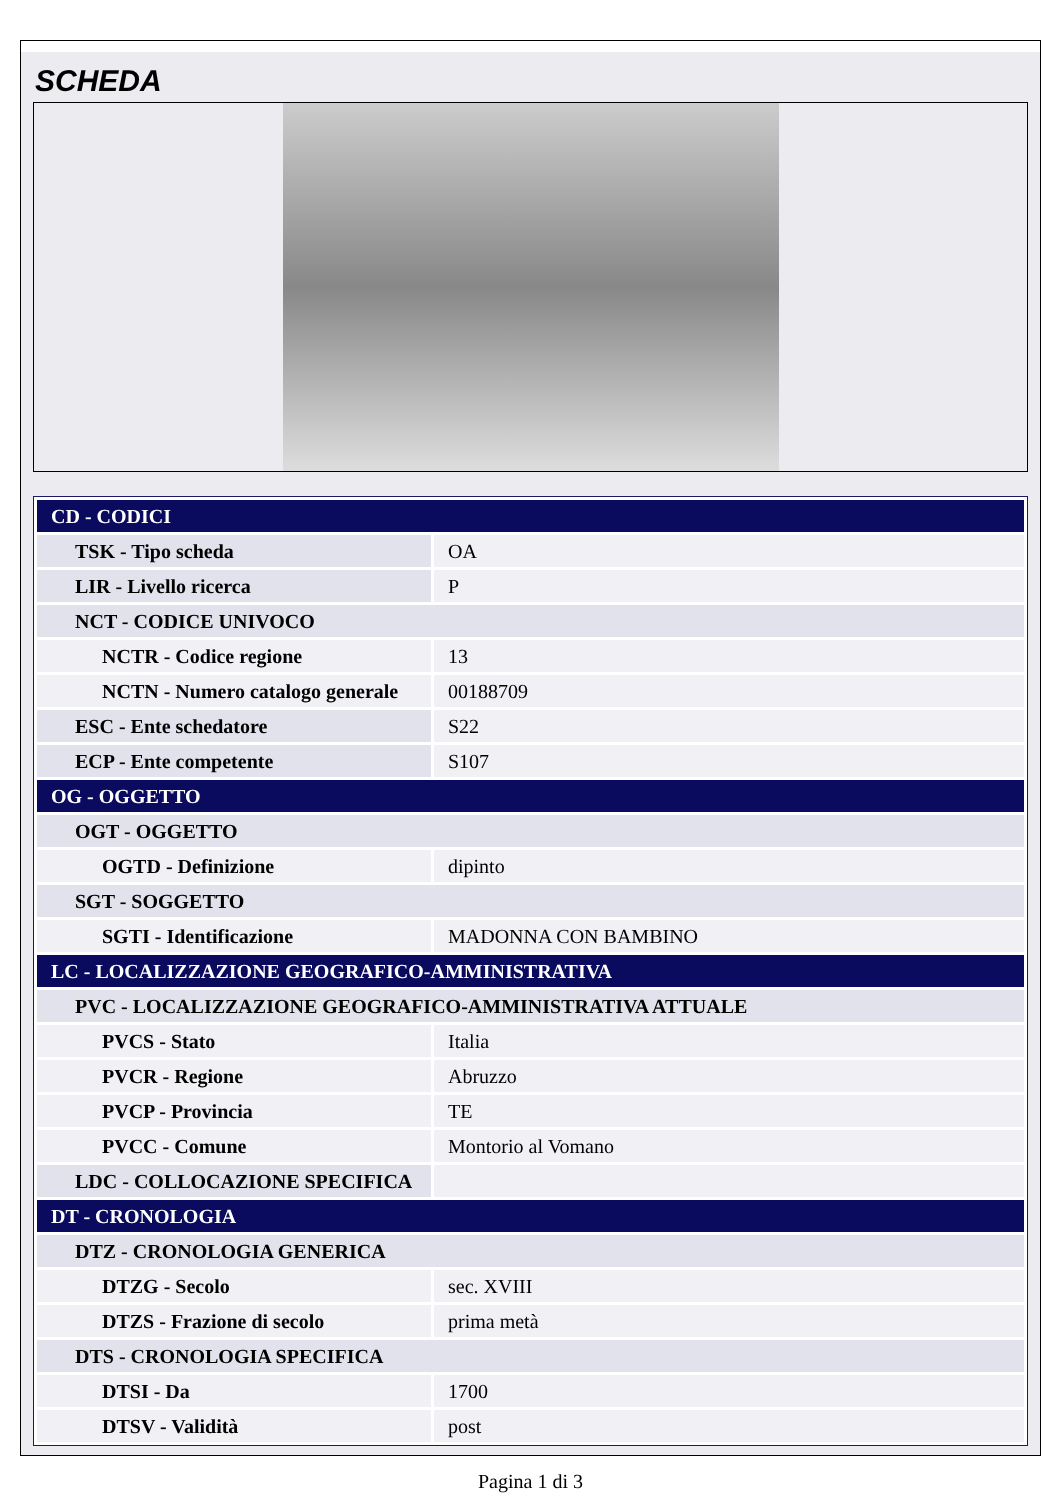SCHEDA
| CD - CODICI | |
| TSK - Tipo scheda | OA |
| LIR - Livello ricerca | P |
| NCT - CODICE UNIVOCO | |
| NCTR - Codice regione | 13 |
| NCTN - Numero catalogo generale | 00188709 |
| ESC - Ente schedatore | S22 |
| ECP - Ente competente | S107 |
| OG - OGGETTO | |
| OGT - OGGETTO | |
| OGTD - Definizione | dipinto |
| SGT - SOGGETTO | |
| SGTI - Identificazione | MADONNA CON BAMBINO |
| LC - LOCALIZZAZIONE GEOGRAFICO-AMMINISTRATIVA | |
| PVC - LOCALIZZAZIONE GEOGRAFICO-AMMINISTRATIVA ATTUALE | |
| PVCS - Stato | Italia |
| PVCR - Regione | Abruzzo |
| PVCP - Provincia | TE |
| PVCC - Comune | Montorio al Vomano |
| LDC - COLLOCAZIONE SPECIFICA | |
| DT - CRONOLOGIA | |
| DTZ - CRONOLOGIA GENERICA | |
| DTZG - Secolo | sec. XVIII |
| DTZS - Frazione di secolo | prima metà |
| DTS - CRONOLOGIA SPECIFICA | |
| DTSI - Da | 1700 |
| DTSV - Validità | post |
Pagina 1 di 3